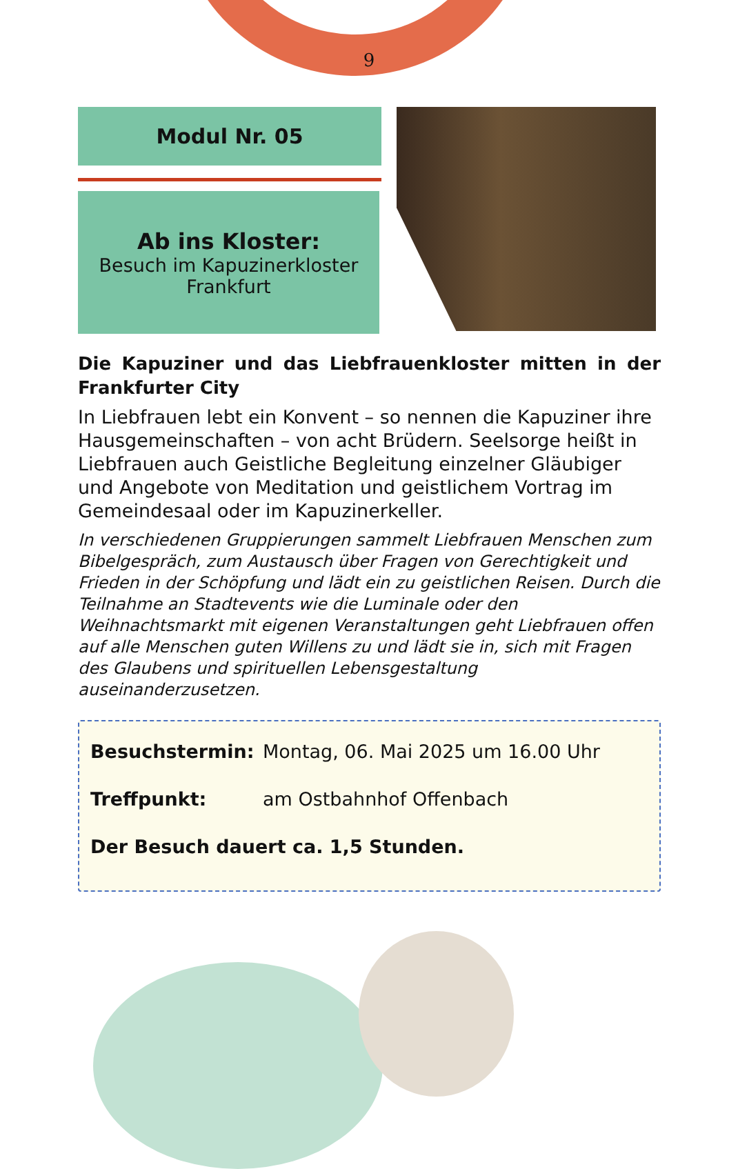9
Modul Nr. 05
Ab ins Kloster:
Besuch im Kapuzinerkloster
Frankfurt
Die Kapuziner und das Liebfrauenkloster mitten in der Frankfurter City
In Liebfrauen lebt ein Konvent – so nennen die Kapuziner ihre Hausgemeinschaften – von acht Brüdern. Seelsorge heißt in Liebfrauen auch Geistliche Begleitung einzelner Gläubiger und Angebote von Meditation und geistlichem Vortrag im Gemein­desaal oder im Kapuzinerkeller.
In verschiedenen Gruppierungen sammelt Liebfrauen Menschen zum Bibelgespräch, zum Austausch über Fragen von Gerechtigkeit und Frieden in der Schöpfung und lädt ein zu geistlichen Reisen. Durch die Teilnahme an Stadtevents wie die Luminale oder den Weihnachtsmarkt mit eigenen Veranstaltungen geht Liebfrauen offen auf alle Menschen guten Willens zu und lädt sie in, sich mit Fragen des Glaubens und spirituellen Lebensgestaltung auseinanderzusetzen.
Besuchstermin: Montag, 06. Mai 2025 um 16.00 Uhr
Treffpunkt: am Ostbahnhof Offenbach
Der Besuch dauert ca. 1,5 Stunden.